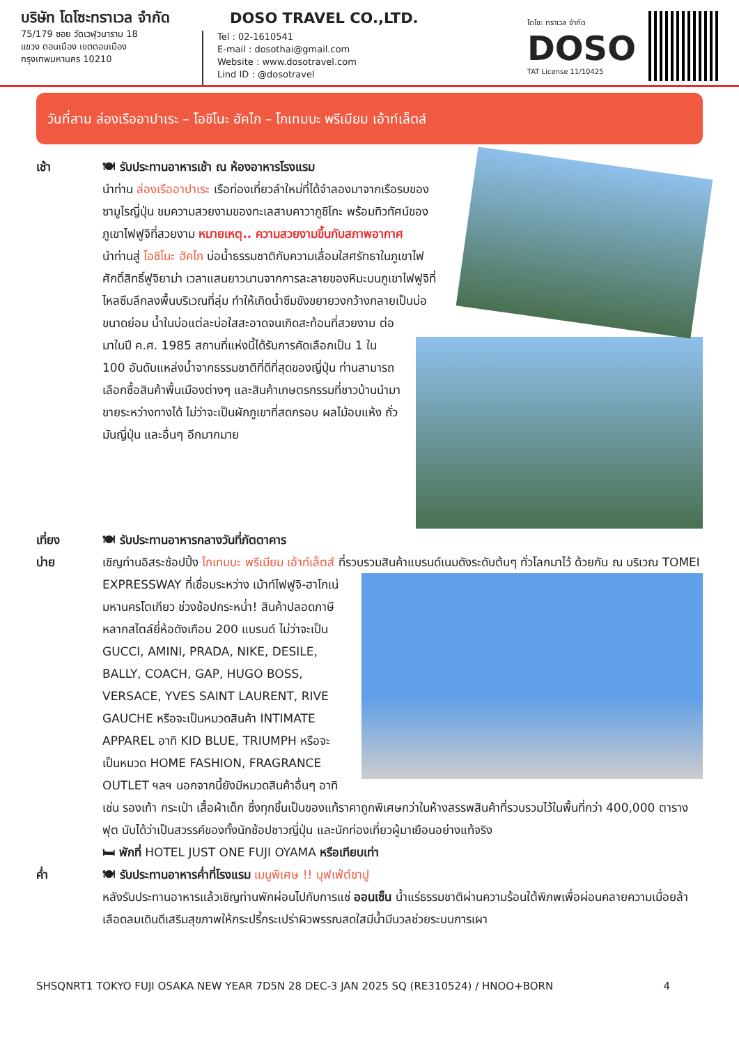บริษัท โดโซะทราเวล จำกัด
75/179 ซอย วัดเวฬุวนาราม 18
แขวง ดอนเมือง เขตดอนเมือง
กรุงเทพมหานคร 10210
DOSO TRAVEL CO.,LTD.
Tel : 02-1610541
E-mail : dosothai@gmail.com
Website : www.dosotravel.com
Lind ID : @dosotravel
โดโซะ ทราเวล จำกัด
DOSO
TAT License 11/10425
วันที่สาม ล่องเรืออาปาเระ – โอชิโนะ ฮัคไก – โกเทมบะ พรีเมียม เอ้าท์เล็ตส์
เช้า 🍽 รับประทานอาหารเช้า ณ ห้องอาหารโรงแรม
นำท่าน ล่องเรืออาปาเระ เรือท่องเที่ยวลำใหม่ที่ได้จำลองมาจากเรือรบของซามูไรญี่ปุ่น ชมความสวยงามของทะเลสาบคาวากูชิโกะ พร้อมทิวทัศน์ของภูเขาไฟฟูจิที่สวยงาม หมายเหตุ.. ความสวยงามขึ้นกับสภาพอากาศ
นำท่านสู่ โอชิโนะ ฮัคไก บ่อน้ำธรรมชาติกับความเลื่อมใสศรัทธาในภูเขาไฟศักดิ์สิทธิ์ฟูจิยาม่า เวลาแสนยาวนานจากการละลายของหิมะบนภูเขาไฟฟูจิที่ไหลซึมลึกลงพื้นบริเวณที่ลุ่ม ทำให้เกิดน้ำซึมขังขยายวงกว้างกลายเป็นบ่อขนาดย่อม น้ำในบ่อแต่ละบ่อใสสะอาดจนเกิดสะท้อนที่สวยงาม ต่อมาในปี ค.ศ. 1985 สถานที่แห่งนี้ได้รับการคัดเลือกเป็น 1 ใน 100 อันดับแหล่งน้ำจากธรรมชาติที่ดีที่สุดของญี่ปุ่น ท่านสามารถเลือกซื้อสินค้าพื้นเมืองต่างๆ และสินค้าเกษตรกรรมที่ชาวบ้านนำมาขายระหว่างทางได้ ไม่ว่าจะเป็นผักภูเขาที่สดกรอบ ผลไม้อบแห้ง ถั่ว มันญี่ปุ่น และอื่นๆ อีกมากมาย
เที่ยง 🍽 รับประทานอาหารกลางวันที่ภัตตาคาร
บ่าย เชิญท่านอิสระช้อปปิ้ง โกเทมบะ พรีเมียม เอ้าท์เล็ตส์ ที่รวบรวมสินค้าแบรนด์เนมดังระดับต้นๆ ทั่วโลกมาไว้
ด้วยกัน ณ บริเวณ TOMEI EXPRESSWAY ที่เชื่อมระหว่าง เม้าท์ไฟฟูจิ-ฮาโกเน่ มหานครโตเกียว ช่วงช้อปกระหน่ำ! สินค้าปลอดภาษีหลากสไตล์ยี่ห้อดังเกือบ 200 แบรนด์ ไม่ว่าจะเป็น GUCCI, AMINI, PRADA, NIKE, DESILE, BALLY, COACH, GAP, HUGO BOSS, VERSACE, YVES SAINT LAURENT, RIVE GAUCHE หรือจะเป็นหมวดสินค้า INTIMATE APPAREL อาทิ KID BLUE, TRIUMPH หรือจะเป็นหมวด HOME FASHION, FRAGRANCE OUTLET ฯลฯ นอกจากนี้ยังมีหมวดสินค้าอื่นๆ อาทิเช่น รองเท้า กระเป๋า เสื้อผ้าเด็ก ซึ่งทุกชิ้นเป็นของแท้ราคาถูกพิเศษกว่าในห้างสรรพสินค้าที่รวบรวมไว้ในพื้นที่กว่า 400,000 ตารางฟุต นับได้ว่าเป็นสวรรค์ของทั้งนักช้อปชาวญี่ปุ่น และนักท่องเที่ยวผู้มาเยือนอย่างแท้จริง
🛏 พักที่ HOTEL JUST ONE FUJI OYAMA หรือเทียบเท่า
ค่ำ 🍽 รับประทานอาหารค่ำที่โรงแรม เมนูพิเศษ !! บุฟเฟ่ต์ขาปู
หลังรับประทานอาหารแล้วเชิญท่านพักผ่อนไปกับการแช่ ออนเซ็น น้ำแร่ธรรมชาติผ่านความร้อนใต้พิภพเพื่อผ่อนคลายความเมื่อยล้าเลือดลมเดินดีเสริมสุขภาพให้กระปรี้กระเปร่าผิวพรรณสดใสมีน้ำมีนวลช่วยระบบการเผา
SHSQNRT1 TOKYO FUJI OSAKA NEW YEAR 7D5N 28 DEC-3 JAN 2025 SQ (RE310524) / HNOO+BORN 4